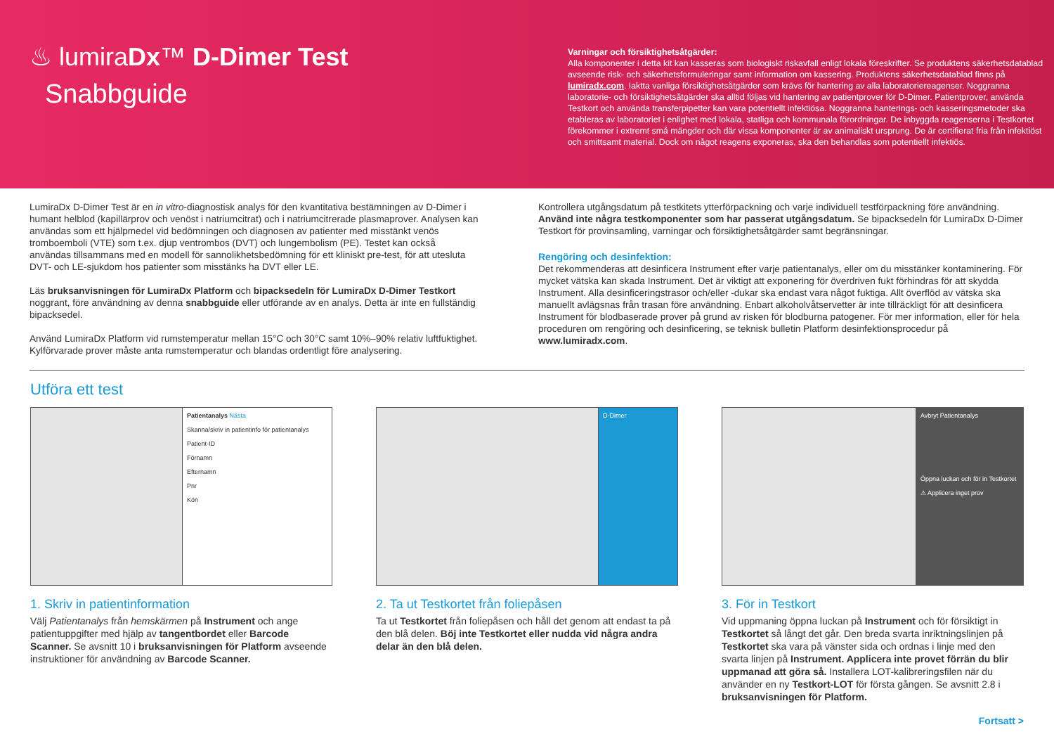♨ lumiraDx™ D-Dimer Test
Snabbguide
Varningar och försiktighetsåtgärder:
Alla komponenter i detta kit kan kasseras som biologiskt riskavfall enligt lokala föreskrifter. Se produktens säkerhetsdatablad avseende risk- och säkerhetsformuleringar samt information om kassering. Produktens säkerhetsdatablad finns på lumiradx.com. Iaktta vanliga försiktighetsåtgärder som krävs för hantering av alla laboratoriereagenser. Noggranna laboratorie- och försiktighetsåtgärder ska alltid följas vid hantering av patientprover för D-Dimer. Patientprover, använda Testkort och använda transferpipetter kan vara potentiellt infektiösa. Noggranna hanterings- och kasseringsmetoder ska etableras av laboratoriet i enlighet med lokala, statliga och kommunala förordningar. De inbyggda reagenserna i Testkortet förekommer i extremt små mängder och där vissa komponenter är av animaliskt ursprung. De är certifierat fria från infektiöst och smittsamt material. Dock om något reagens exponeras, ska den behandlas som potentiellt infektiös.
LumiraDx D-Dimer Test är en in vitro-diagnostisk analys för den kvantitativa bestämningen av D-Dimer i humant helblod (kapillärprov och venöst i natriumcitrat) och i natriumcitrerade plasmaprover. Analysen kan användas som ett hjälpmedel vid bedömningen och diagnosen av patienter med misstänkt venös tromboemboli (VTE) som t.ex. djup ventrombos (DVT) och lungembolism (PE). Testet kan också användas tillsammans med en modell för sannolikhetsbedömning för ett kliniskt pre-test, för att utesluta DVT- och LE-sjukdom hos patienter som misstänks ha DVT eller LE.
Läs bruksanvisningen för LumiraDx Platform och bipacksedeln för LumiraDx D-Dimer Testkort noggrant, före användning av denna snabbguide eller utförande av en analys. Detta är inte en fullständig bipacksedel.
Använd LumiraDx Platform vid rumstemperatur mellan 15°C och 30°C samt 10%–90% relativ luftfuktighet. Kylförvarade prover måste anta rumstemperatur och blandas ordentligt före analysering.
Kontrollera utgångsdatum på testkitets ytterförpackning och varje individuell testförpackning före användning. Använd inte några testkomponenter som har passerat utgångsdatum. Se bipacksedeln för LumiraDx D-Dimer Testkort för provinsamling, varningar och försiktighetsåtgärder samt begränsningar.
Rengöring och desinfektion:
Det rekommenderas att desinficera Instrument efter varje patientanalys, eller om du misstänker kontaminering. För mycket vätska kan skada Instrument. Det är viktigt att exponering för överdriven fukt förhindras för att skydda Instrument. Alla desinficeringstrasor och/eller -dukar ska endast vara något fuktiga. Allt överflöd av vätska ska manuellt avlägsnas från trasan före användning. Enbart alkoholvåtservetter är inte tillräckligt för att desinficera Instrument för blodbaserade prover på grund av risken för blodburna patogener. För mer information, eller för hela proceduren om rengöring och desinficering, se teknisk bulletin Platform desinfektionsprocedur på www.lumiradx.com.
Utföra ett test
Patientanalys Nästa
Skanna/skriv in patientinfo för patientanalys
Patient-ID
Förnamn
Efternamn
Pnr
Kön
1. Skriv in patientinformation
Välj Patientanalys från hemskärmen på Instrument och ange patientuppgifter med hjälp av tangentbordet eller Barcode Scanner. Se avsnitt 10 i bruksanvisningen för Platform avseende instruktioner för användning av Barcode Scanner.
D-Dimer
2. Ta ut Testkortet från foliepåsen
Ta ut Testkortet från foliepåsen och håll det genom att endast ta på den blå delen. Böj inte Testkortet eller nudda vid några andra delar än den blå delen.
Avbryt Patientanalys
Öppna luckan och för in Testkortet
⚠ Applicera inget prov
3. För in Testkort
Vid uppmaning öppna luckan på Instrument och för försiktigt in Testkortet så långt det går. Den breda svarta inriktningslinjen på Testkortet ska vara på vänster sida och ordnas i linje med den svarta linjen på Instrument. Applicera inte provet förrän du blir uppmanad att göra så. Installera LOT-kalibreringsfilen när du använder en ny Testkort-LOT för första gången. Se avsnitt 2.8 i bruksanvisningen för Platform.
Fortsatt >